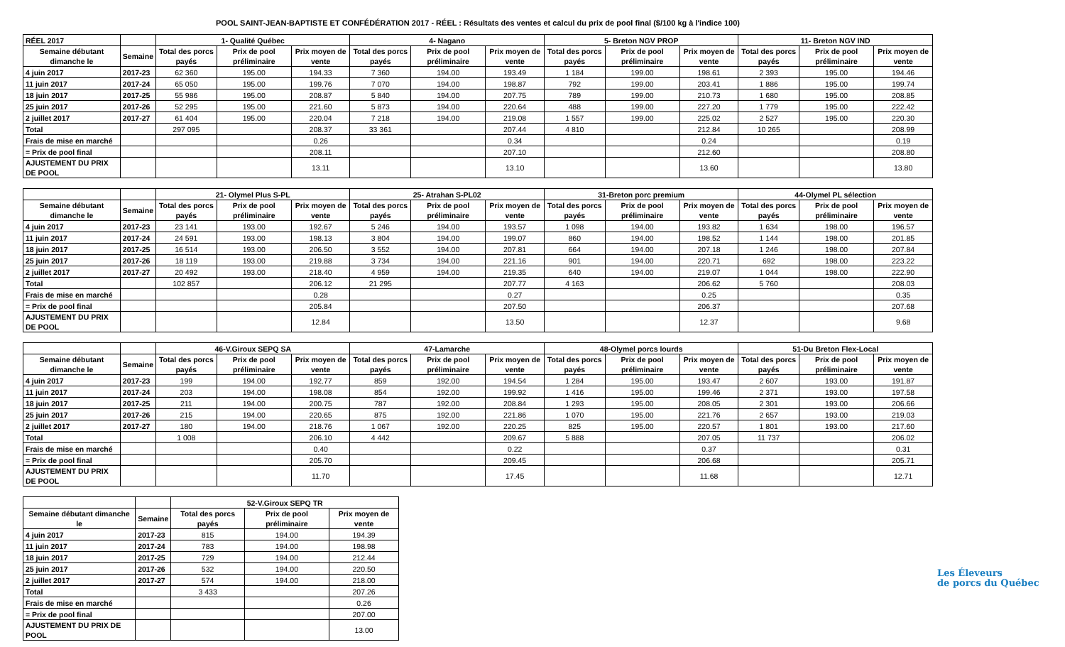POOL SAINT-JEAN-BAPTISTE ET CONFÉDÉRATION 2017 - RÉEL : Résultats des ventes et calcul du prix de pool final ($/100 kg à l'indice 100)
| RÉEL 2017 | | 1- Qualité Québec | | | 4- Nagano | | | 5- Breton NGV PROP | | | 11- Breton NGV IND | | |
| Semaine débutant dimanche le | Semaine | Total des porcs payés | Prix de pool préliminaire | Prix moyen de vente | Total des porcs payés | Prix de pool préliminaire | Prix moyen de vente | Total des porcs payés | Prix de pool préliminaire | Prix moyen de vente | Total des porcs payés | Prix de pool préliminaire | Prix moyen de vente |
| 4 juin 2017 | 2017-23 | 62 360 | 195.00 | 194.33 | 7 360 | 194.00 | 193.49 | 1 184 | 199.00 | 198.61 | 2 393 | 195.00 | 194.46 |
| 11 juin 2017 | 2017-24 | 65 050 | 195.00 | 199.76 | 7 070 | 194.00 | 198.87 | 792 | 199.00 | 203.41 | 1 886 | 195.00 | 199.74 |
| 18 juin 2017 | 2017-25 | 55 986 | 195.00 | 208.87 | 5 840 | 194.00 | 207.75 | 789 | 199.00 | 210.73 | 1 680 | 195.00 | 208.85 |
| 25 juin 2017 | 2017-26 | 52 295 | 195.00 | 221.60 | 5 873 | 194.00 | 220.64 | 488 | 199.00 | 227.20 | 1 779 | 195.00 | 222.42 |
| 2 juillet 2017 | 2017-27 | 61 404 | 195.00 | 220.04 | 7 218 | 194.00 | 219.08 | 1 557 | 199.00 | 225.02 | 2 527 | 195.00 | 220.30 |
| Total | | 297 095 | | 208.37 | 33 361 | | 207.44 | 4 810 | | 212.84 | 10 265 | | 208.99 |
| Frais de mise en marché | | | | 0.26 | | | 0.34 | | | 0.24 | | | 0.19 |
| = Prix de pool final | | | | 208.11 | | | 207.10 | | | 212.60 | | | 208.80 |
| AJUSTEMENT DU PRIX DE POOL | | | | 13.11 | | | 13.10 | | | 13.60 | | | 13.80 |
| | | 21- Olymel Plus S-PL | | | 25- Atrahan S-PL02 | | | 31-Breton porc premium | | | 44-Olymel PL sélection | | |
| Semaine débutant dimanche le | Semaine | Total des porcs payés | Prix de pool préliminaire | Prix moyen de vente | Total des porcs payés | Prix de pool préliminaire | Prix moyen de vente | Total des porcs payés | Prix de pool préliminaire | Prix moyen de vente | Total des porcs payés | Prix de pool préliminaire | Prix moyen de vente |
| 4 juin 2017 | 2017-23 | 23 141 | 193.00 | 192.67 | 5 246 | 194.00 | 193.57 | 1 098 | 194.00 | 193.82 | 1 634 | 198.00 | 196.57 |
| 11 juin 2017 | 2017-24 | 24 591 | 193.00 | 198.13 | 3 804 | 194.00 | 199.07 | 860 | 194.00 | 198.52 | 1 144 | 198.00 | 201.85 |
| 18 juin 2017 | 2017-25 | 16 514 | 193.00 | 206.50 | 3 552 | 194.00 | 207.81 | 664 | 194.00 | 207.18 | 1 246 | 198.00 | 207.84 |
| 25 juin 2017 | 2017-26 | 18 119 | 193.00 | 219.88 | 3 734 | 194.00 | 221.16 | 901 | 194.00 | 220.71 | 692 | 198.00 | 223.22 |
| 2 juillet 2017 | 2017-27 | 20 492 | 193.00 | 218.40 | 4 959 | 194.00 | 219.35 | 640 | 194.00 | 219.07 | 1 044 | 198.00 | 222.90 |
| Total | | 102 857 | | 206.12 | 21 295 | | 207.77 | 4 163 | | 206.62 | 5 760 | | 208.03 |
| Frais de mise en marché | | | | 0.28 | | | 0.27 | | | 0.25 | | | 0.35 |
| = Prix de pool final | | | | 205.84 | | | 207.50 | | | 206.37 | | | 207.68 |
| AJUSTEMENT DU PRIX DE POOL | | | | 12.84 | | | 13.50 | | | 12.37 | | | 9.68 |
| | | 46-V.Giroux SEPQ SA | | | 47-Lamarche | | | 48-Olymel porcs lourds | | | 51-Du Breton Flex-Local | | |
| Semaine débutant dimanche le | Semaine | Total des porcs payés | Prix de pool préliminaire | Prix moyen de vente | Total des porcs payés | Prix de pool préliminaire | Prix moyen de vente | Total des porcs payés | Prix de pool préliminaire | Prix moyen de vente | Total des porcs payés | Prix de pool préliminaire | Prix moyen de vente |
| 4 juin 2017 | 2017-23 | 199 | 194.00 | 192.77 | 859 | 192.00 | 194.54 | 1 284 | 195.00 | 193.47 | 2 607 | 193.00 | 191.87 |
| 11 juin 2017 | 2017-24 | 203 | 194.00 | 198.08 | 854 | 192.00 | 199.92 | 1 416 | 195.00 | 199.46 | 2 371 | 193.00 | 197.58 |
| 18 juin 2017 | 2017-25 | 211 | 194.00 | 200.75 | 787 | 192.00 | 208.84 | 1 293 | 195.00 | 208.05 | 2 301 | 193.00 | 206.66 |
| 25 juin 2017 | 2017-26 | 215 | 194.00 | 220.65 | 875 | 192.00 | 221.86 | 1 070 | 195.00 | 221.76 | 2 657 | 193.00 | 219.03 |
| 2 juillet 2017 | 2017-27 | 180 | 194.00 | 218.76 | 1 067 | 192.00 | 220.25 | 825 | 195.00 | 220.57 | 1 801 | 193.00 | 217.60 |
| Total | | 1 008 | | 206.10 | 4 442 | | 209.67 | 5 888 | | 207.05 | 11 737 | | 206.02 |
| Frais de mise en marché | | | | 0.40 | | | 0.22 | | | 0.37 | | | 0.31 |
| = Prix de pool final | | | | 205.70 | | | 209.45 | | | 206.68 | | | 205.71 |
| AJUSTEMENT DU PRIX DE POOL | | | | 11.70 | | | 17.45 | | | 11.68 | | | 12.71 |
| | | 52-V.Giroux SEPQ TR | | |
| Semaine débutant dimanche le | Semaine | Total des porcs payés | Prix de pool préliminaire | Prix moyen de vente |
| 4 juin 2017 | 2017-23 | 815 | 194.00 | 194.39 |
| 11 juin 2017 | 2017-24 | 783 | 194.00 | 198.98 |
| 18 juin 2017 | 2017-25 | 729 | 194.00 | 212.44 |
| 25 juin 2017 | 2017-26 | 532 | 194.00 | 220.50 |
| 2 juillet 2017 | 2017-27 | 574 | 194.00 | 218.00 |
| Total | | 3 433 | | 207.26 |
| Frais de mise en marché | | | | 0.26 |
| = Prix de pool final | | | | 207.00 |
| AJUSTEMENT DU PRIX DE POOL | | | | 13.00 |
Les Éleveurs
de porcs du Québec